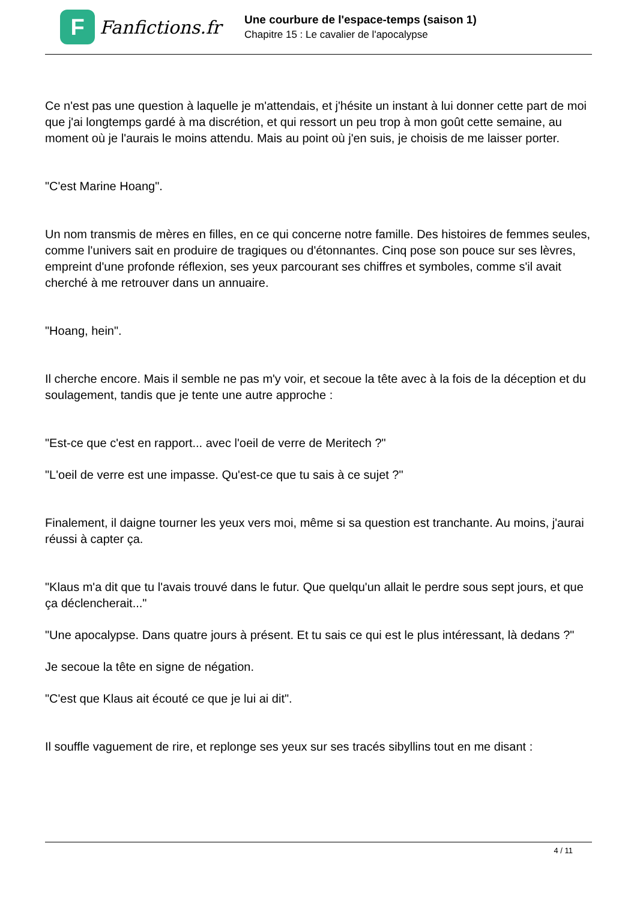F
Fanfictions.fr
Une courbure de l'espace-temps (saison 1)
Chapitre 15 : Le cavalier de l'apocalypse
Ce n'est pas une question à laquelle je m'attendais, et j'hésite un instant à lui donner cette part de moi que j'ai longtemps gardé à ma discrétion, et qui ressort un peu trop à mon goût cette semaine, au moment où je l'aurais le moins attendu. Mais au point où j'en suis, je choisis de me laisser porter.
"C'est Marine Hoang".
Un nom transmis de mères en filles, en ce qui concerne notre famille. Des histoires de femmes seules, comme l'univers sait en produire de tragiques ou d'étonnantes. Cinq pose son pouce sur ses lèvres, empreint d'une profonde réflexion, ses yeux parcourant ses chiffres et symboles, comme s'il avait cherché à me retrouver dans un annuaire.
"Hoang, hein".
Il cherche encore. Mais il semble ne pas m'y voir, et secoue la tête avec à la fois de la déception et du soulagement, tandis que je tente une autre approche :
"Est-ce que c'est en rapport... avec l'oeil de verre de Meritech ?"
"L'oeil de verre est une impasse. Qu'est-ce que tu sais à ce sujet ?"
Finalement, il daigne tourner les yeux vers moi, même si sa question est tranchante. Au moins, j'aurai réussi à capter ça.
"Klaus m'a dit que tu l'avais trouvé dans le futur. Que quelqu'un allait le perdre sous sept jours, et que ça déclencherait..."
"Une apocalypse. Dans quatre jours à présent. Et tu sais ce qui est le plus intéressant, là dedans ?"
Je secoue la tête en signe de négation.
"C'est que Klaus ait écouté ce que je lui ai dit".
Il souffle vaguement de rire, et replonge ses yeux sur ses tracés sibyllins tout en me disant :
4 / 11